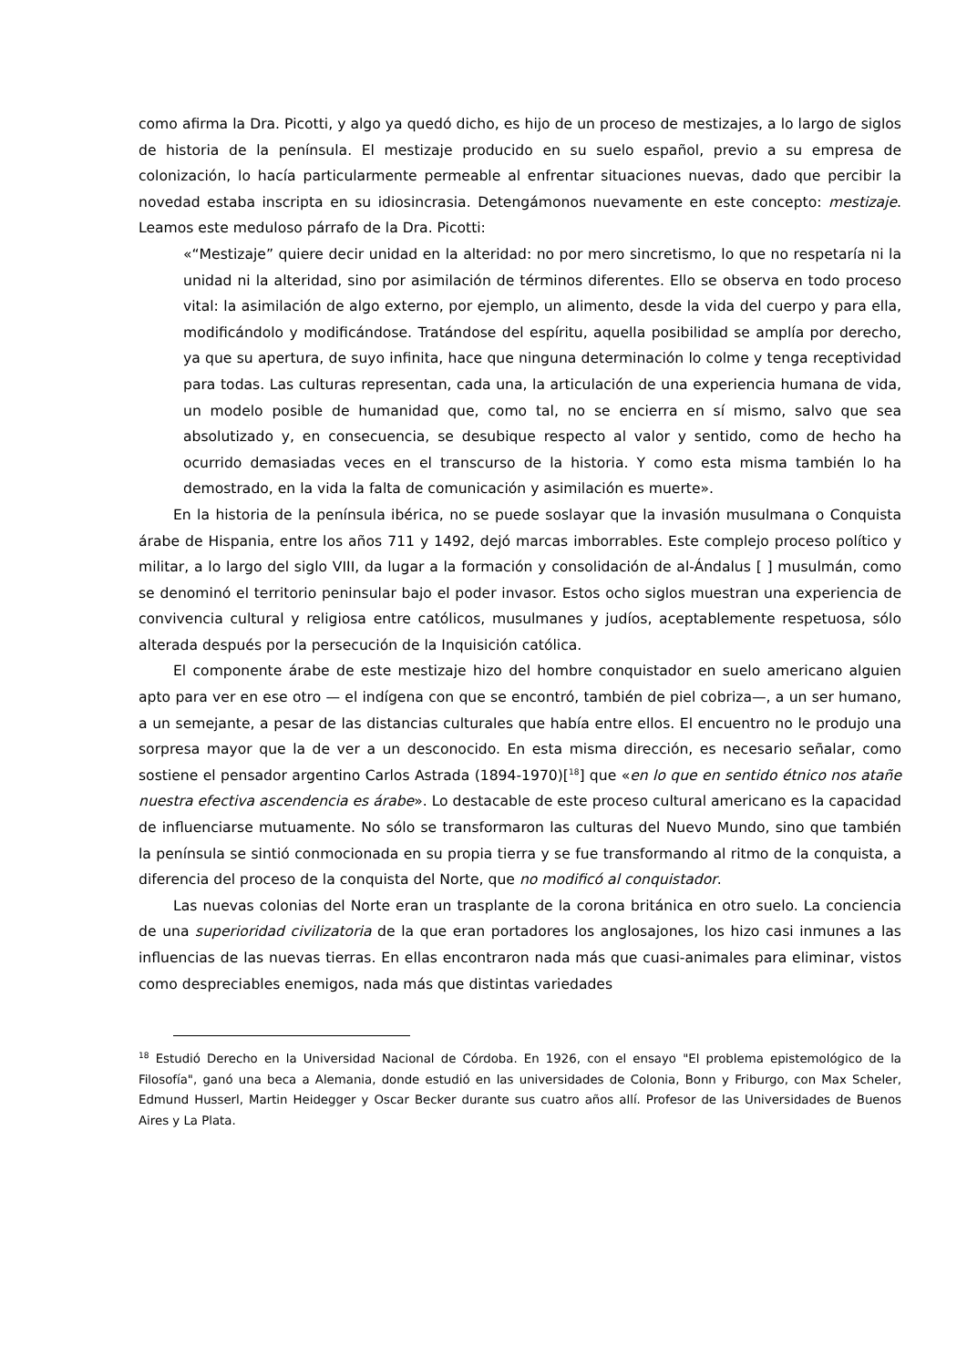como afirma la Dra. Picotti, y algo ya quedó dicho, es hijo de un proceso de mestizajes, a lo largo de siglos de historia de la península. El mestizaje producido en su suelo español, previo a su empresa de colonización, lo hacía particularmente permeable al enfrentar situaciones nuevas, dado que percibir la novedad estaba inscripta en su idiosincrasia. Detengámonos nuevamente en este concepto: mestizaje. Leamos este meduloso párrafo de la Dra. Picotti:
«“Mestizaje” quiere decir unidad en la alteridad: no por mero sincretismo, lo que no respetaría ni la unidad ni la alteridad, sino por asimilación de términos diferentes. Ello se observa en todo proceso vital: la asimilación de algo externo, por ejemplo, un alimento, desde la vida del cuerpo y para ella, modificándolo y modificándose. Tratándose del espíritu, aquella posibilidad se amplía por derecho, ya que su apertura, de suyo infinita, hace que ninguna determinación lo colme y tenga receptividad para todas. Las culturas representan, cada una, la articulación de una experiencia humana de vida, un modelo posible de humanidad que, como tal, no se encierra en sí mismo, salvo que sea absolutizado y, en consecuencia, se desubique respecto al valor y sentido, como de hecho ha ocurrido demasiadas veces en el transcurso de la historia. Y como esta misma también lo ha demostrado, en la vida la falta de comunicación y asimilación es muerte».
En la historia de la península ibérica, no se puede soslayar que la invasión musulmana o Conquista árabe de Hispania, entre los años 711 y 1492, dejó marcas imborrables. Este complejo proceso político y militar, a lo largo del siglo VIII, da lugar a la formación y consolidación de al-Ándalus [ ] musulmán, como se denominó el territorio peninsular bajo el poder invasor. Estos ocho siglos muestran una experiencia de convivencia cultural y religiosa entre católicos, musulmanes y judíos, aceptablemente respetuosa, sólo alterada después por la persecución de la Inquisición católica.
El componente árabe de este mestizaje hizo del hombre conquistador en suelo americano alguien apto para ver en ese otro — el indígena con que se encontró, también de piel cobriza—, a un ser humano, a un semejante, a pesar de las distancias culturales que había entre ellos. El encuentro no le produjo una sorpresa mayor que la de ver a un desconocido. En esta misma dirección, es necesario señalar, como sostiene el pensador argentino Carlos Astrada (1894-1970)[<sup>18</sup>] que «en lo que en sentido étnico nos atañe nuestra efectiva ascendencia es árabe». Lo destacable de este proceso cultural americano es la capacidad de influenciarse mutuamente. No sólo se transformaron las culturas del Nuevo Mundo, sino que también la península se sintió conmocionada en su propia tierra y se fue transformando al ritmo de la conquista, a diferencia del proceso de la conquista del Norte, que no modificó al conquistador.
Las nuevas colonias del Norte eran un trasplante de la corona británica en otro suelo. La conciencia de una superioridad civilizatoria de la que eran portadores los anglosajones, los hizo casi inmunes a las influencias de las nuevas tierras. En ellas encontraron nada más que cuasi-animales para eliminar, vistos como despreciables enemigos, nada más que distintas variedades
<sup>18</sup> Estudió Derecho en la Universidad Nacional de Córdoba. En 1926, con el ensayo "El problema epistemológico de la Filosofía", ganó una beca a Alemania, donde estudió en las universidades de Colonia, Bonn y Friburgo, con Max Scheler, Edmund Husserl, Martin Heidegger y Oscar Becker durante sus cuatro años allí. Profesor de las Universidades de Buenos Aires y La Plata.